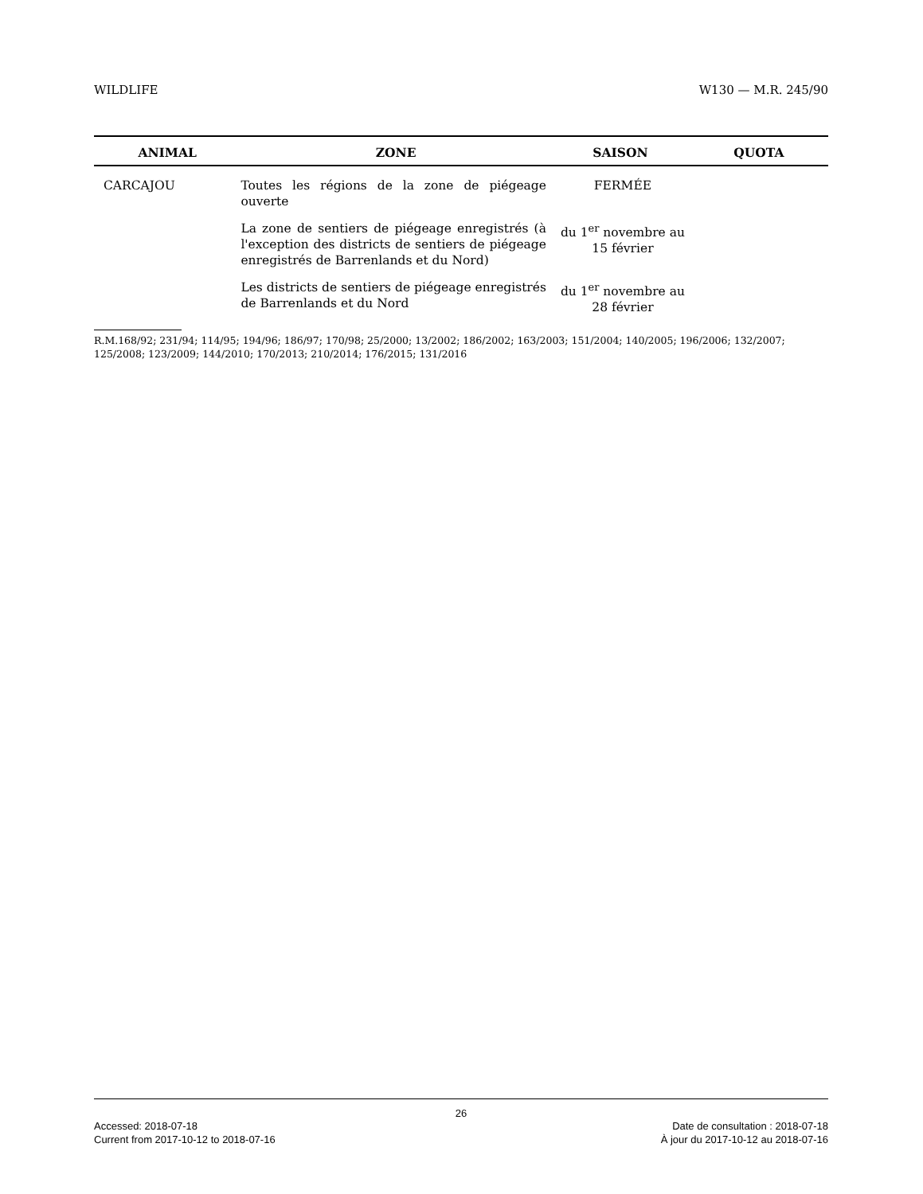WILDLIFE W130 — M.R. 245/90
| ANIMAL | ZONE | SAISON | QUOTA |
| --- | --- | --- | --- |
| CARCAJOU | Toutes les régions de la zone de piégeage ouverte | FERMÉE | |
| | La zone de sentiers de piégeage enregistrés (à l'exception des districts de sentiers de piégeage enregistrés de Barrenlands et du Nord) | du 1<sup>er</sup> novembre au 15 février | |
| | Les districts de sentiers de piégeage enregistrés de Barrenlands et du Nord | du 1<sup>er</sup> novembre au 28 février | |
R.M.168/92; 231/94; 114/95; 194/96; 186/97; 170/98; 25/2000; 13/2002; 186/2002; 163/2003; 151/2004; 140/2005; 196/2006; 132/2007; 125/2008; 123/2009; 144/2010; 170/2013; 210/2014; 176/2015; 131/2016
26
Accessed: 2018-07-18 Date de consultation : 2018-07-18
Current from 2017-10-12 to 2018-07-16 À jour du 2017-10-12 au 2018-07-16